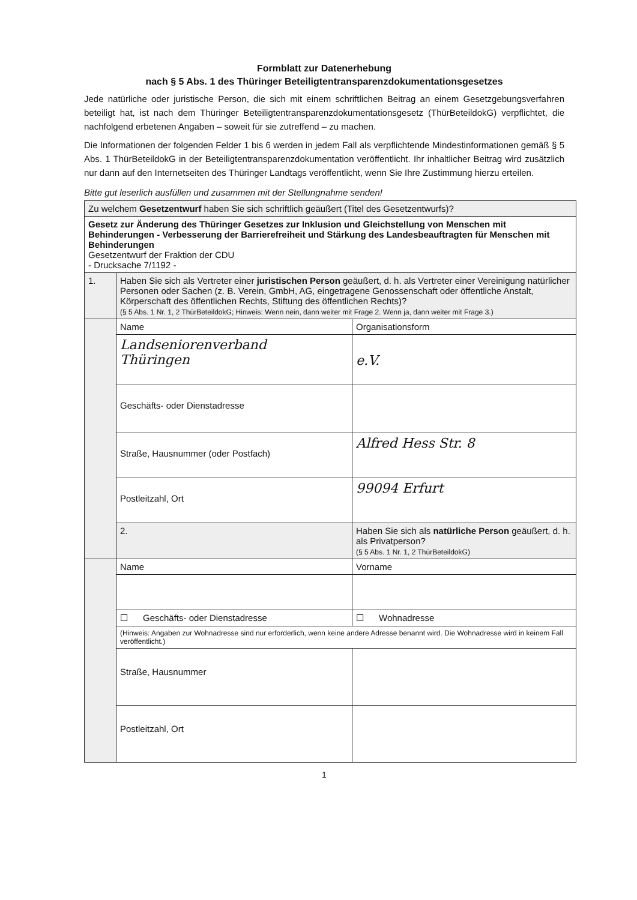Formblatt zur Datenerhebung
nach § 5 Abs. 1 des Thüringer Beteiligtentransparenzdokumentationsgesetzes
Jede natürliche oder juristische Person, die sich mit einem schriftlichen Beitrag an einem Gesetzgebungsverfahren beteiligt hat, ist nach dem Thüringer Beteiligtentransparenzdokumentationsgesetz (ThürBeteildokG) verpflichtet, die nachfolgend erbetenen Angaben – soweit für sie zutreffend – zu machen.
Die Informationen der folgenden Felder 1 bis 6 werden in jedem Fall als verpflichtende Mindestinformationen gemäß § 5 Abs. 1 ThürBeteildokG in der Beteiligtentransparenzdokumentation veröffentlicht. Ihr inhaltlicher Beitrag wird zusätzlich nur dann auf den Internetseiten des Thüringer Landtags veröffentlicht, wenn Sie Ihre Zustimmung hierzu erteilen.
Bitte gut leserlich ausfüllen und zusammen mit der Stellungnahme senden!
| Zu welchem Gesetzentwurf haben Sie sich schriftlich geäußert (Titel des Gesetzentwurfs)? | | |
| Gesetz zur Änderung des Thüringer Gesetzes zur Inklusion und Gleichstellung von Menschen mit Behinderungen - Verbesserung der Barrierefreiheit und Stärkung des Landesbeauftragten für Menschen mit Behinderungen Gesetzentwurf der Fraktion der CDU - Drucksache 7/1192 - | | |
| 1. | Haben Sie sich als Vertreter einer juristischen Person geäußert, d. h. als Vertreter einer Vereinigung natürlicher Personen oder Sachen (z. B. Verein, GmbH, AG, eingetragene Genossenschaft oder öffentliche Anstalt, Körperschaft des öffentlichen Rechts, Stiftung des öffentlichen Rechts)? (§ 5 Abs. 1 Nr. 1, 2 ThürBeteildokG; Hinweis: Wenn nein, dann weiter mit Frage 2. Wenn ja, dann weiter mit Frage 3.) | |
| | Name | Organisationsform |
| | Landseniorenverband Thüringen | e.V. |
| | Geschäfts- oder Dienstadresse | |
| | Straße, Hausnummer (oder Postfach) | Alfred Hess Str. 8 |
| | Postleitzahl, Ort | 99094 Erfurt |
| | 2. | Haben Sie sich als natürliche Person geäußert, d. h. als Privatperson? (§ 5 Abs. 1 Nr. 1, 2 ThürBeteildokG) |
| | Name | Vorname |
| | ☐ Geschäfts- oder Dienstadresse | ☐ Wohnadresse |
| | (Hinweis: Angaben zur Wohnadresse sind nur erforderlich, wenn keine andere Adresse benannt wird. Die Wohnadresse wird in keinem Fall veröffentlicht.) | |
| | Straße, Hausnummer | |
| | Postleitzahl, Ort | |
1